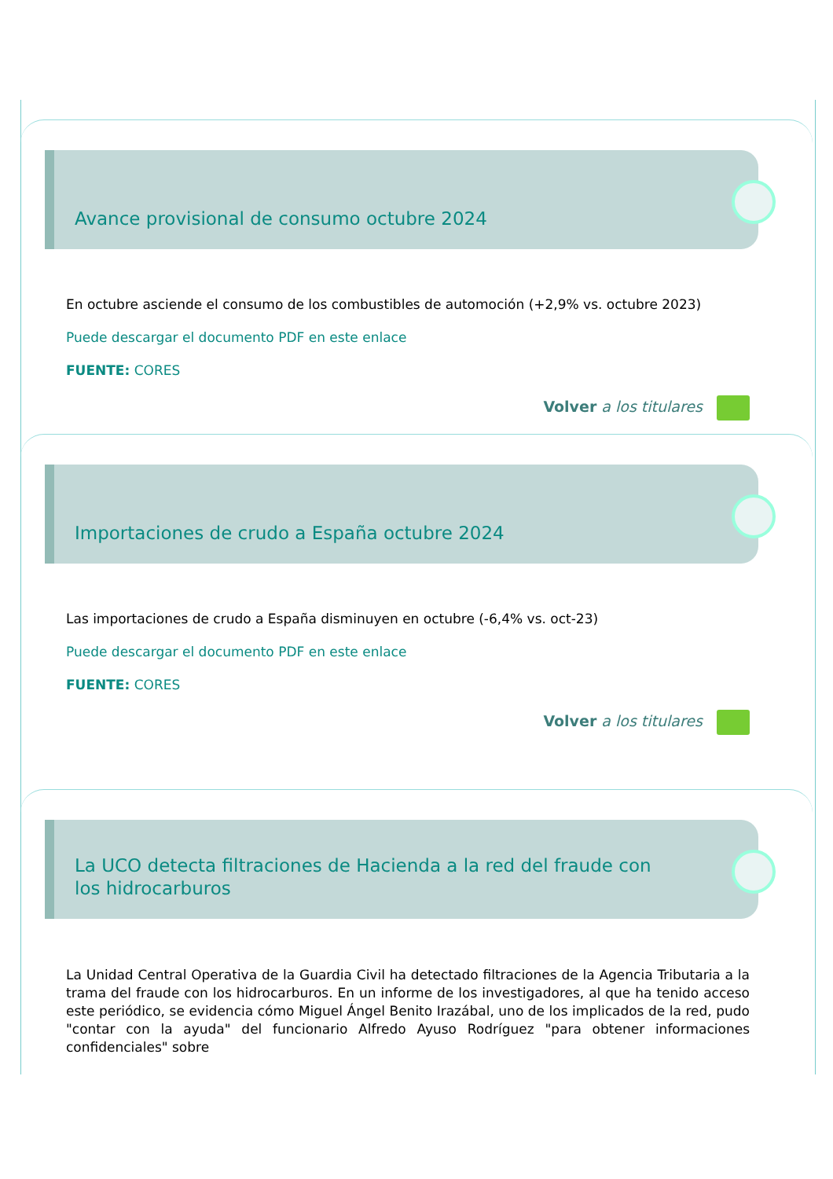Avance provisional de consumo octubre 2024
En octubre asciende el consumo de los combustibles de automoción (+2,9% vs. octubre 2023)
Puede descargar el documento PDF en este enlace
FUENTE: CORES
Volver a los titulares
Importaciones de crudo a España octubre 2024
Las importaciones de crudo a España disminuyen en octubre (-6,4% vs. oct-23)
Puede descargar el documento PDF en este enlace
FUENTE: CORES
Volver a los titulares
La UCO detecta filtraciones de Hacienda a la red del fraude con los hidrocarburos
La Unidad Central Operativa de la Guardia Civil ha detectado filtraciones de la Agencia Tributaria a la trama del fraude con los hidrocarburos. En un informe de los investigadores, al que ha tenido acceso este periódico, se evidencia cómo Miguel Ángel Benito Irazábal, uno de los implicados de la red, pudo "contar con la ayuda" del funcionario Alfredo Ayuso Rodríguez "para obtener informaciones confidenciales" sobre